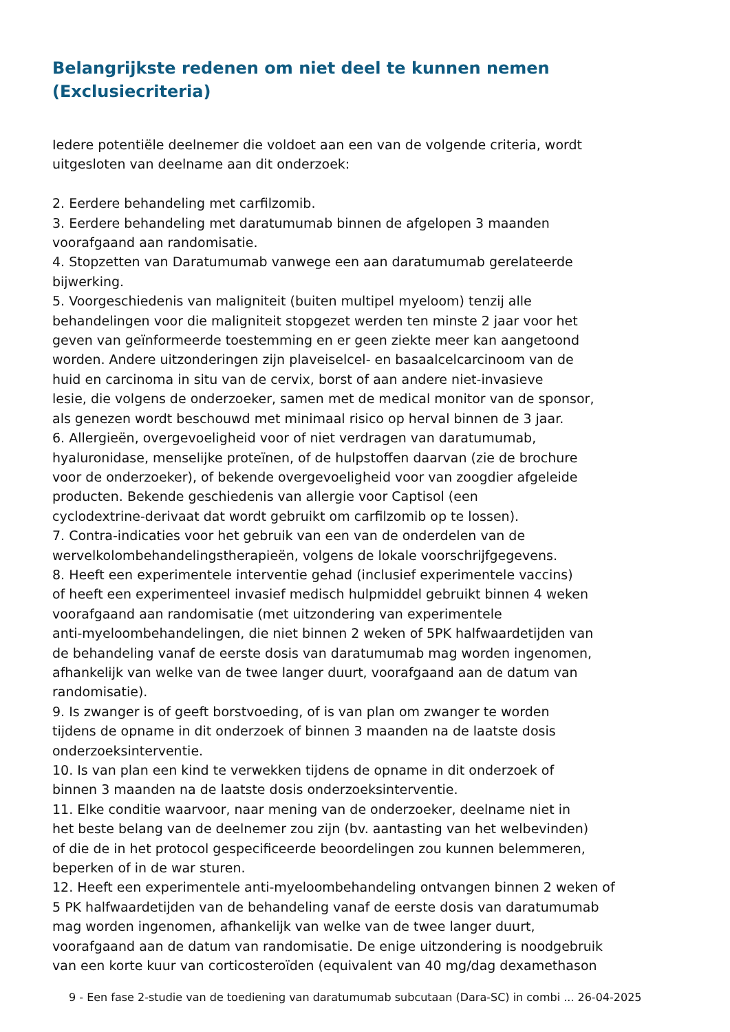Belangrijkste redenen om niet deel te kunnen nemen (Exclusiecriteria)
Iedere potentiële deelnemer die voldoet aan een van de volgende criteria, wordt
uitgesloten van deelname aan dit onderzoek:
2. Eerdere behandeling met carfilzomib.
3. Eerdere behandeling met daratumumab binnen de afgelopen 3 maanden
voorafgaand aan randomisatie.
4. Stopzetten van Daratumumab vanwege een aan daratumumab gerelateerde
bijwerking.
5. Voorgeschiedenis van maligniteit (buiten multipel myeloom) tenzij alle
behandelingen voor die maligniteit stopgezet werden ten minste 2 jaar voor het
geven van geïnformeerde toestemming en er geen ziekte meer kan aangetoond
worden. Andere uitzonderingen zijn plaveiselcel- en basaalcelcarcinoom van de
huid en carcinoma in situ van de cervix, borst of aan andere niet-invasieve
lesie, die volgens de onderzoeker, samen met de medical monitor van de sponsor,
als genezen wordt beschouwd met minimaal risico op herval binnen de 3 jaar.
6. Allergieën, overgevoeligheid voor of niet verdragen van daratumumab,
hyaluronidase, menselijke proteïnen, of de hulpstoffen daarvan (zie de brochure
voor de onderzoeker), of bekende overgevoeligheid voor van zoogdier afgeleide
producten. Bekende geschiedenis van allergie voor Captisol (een
cyclodextrine-derivaat dat wordt gebruikt om carfilzomib op te lossen).
7. Contra-indicaties voor het gebruik van een van de onderdelen van de
wervelkolombehandelingstherapieën, volgens de lokale voorschrijfgegevens.
8. Heeft een experimentele interventie gehad (inclusief experimentele vaccins)
of heeft een experimenteel invasief medisch hulpmiddel gebruikt binnen 4 weken
voorafgaand aan randomisatie (met uitzondering van experimentele
anti-myeloombehandelingen, die niet binnen 2 weken of 5PK halfwaardetijden van
de behandeling vanaf de eerste dosis van daratumumab mag worden ingenomen,
afhankelijk van welke van de twee langer duurt, voorafgaand aan de datum van
randomisatie).
9. Is zwanger is of geeft borstvoeding, of is van plan om zwanger te worden
tijdens de opname in dit onderzoek of binnen 3 maanden na de laatste dosis
onderzoeksinterventie.
10. Is van plan een kind te verwekken tijdens de opname in dit onderzoek of
binnen 3 maanden na de laatste dosis onderzoeksinterventie.
11. Elke conditie waarvoor, naar mening van de onderzoeker, deelname niet in
het beste belang van de deelnemer zou zijn (bv. aantasting van het welbevinden)
of die de in het protocol gespecificeerde beoordelingen zou kunnen belemmeren,
beperken of in de war sturen.
12. Heeft een experimentele anti-myeloombehandeling ontvangen binnen 2 weken of
5 PK halfwaardetijden van de behandeling vanaf de eerste dosis van daratumumab
mag worden ingenomen, afhankelijk van welke van de twee langer duurt,
voorafgaand aan de datum van randomisatie. De enige uitzondering is noodgebruik
van een korte kuur van corticosteroïden (equivalent van 40 mg/dag dexamethason
9 - Een fase 2-studie van de toediening van daratumumab subcutaan (Dara-SC) in combi ... 26-04-2025